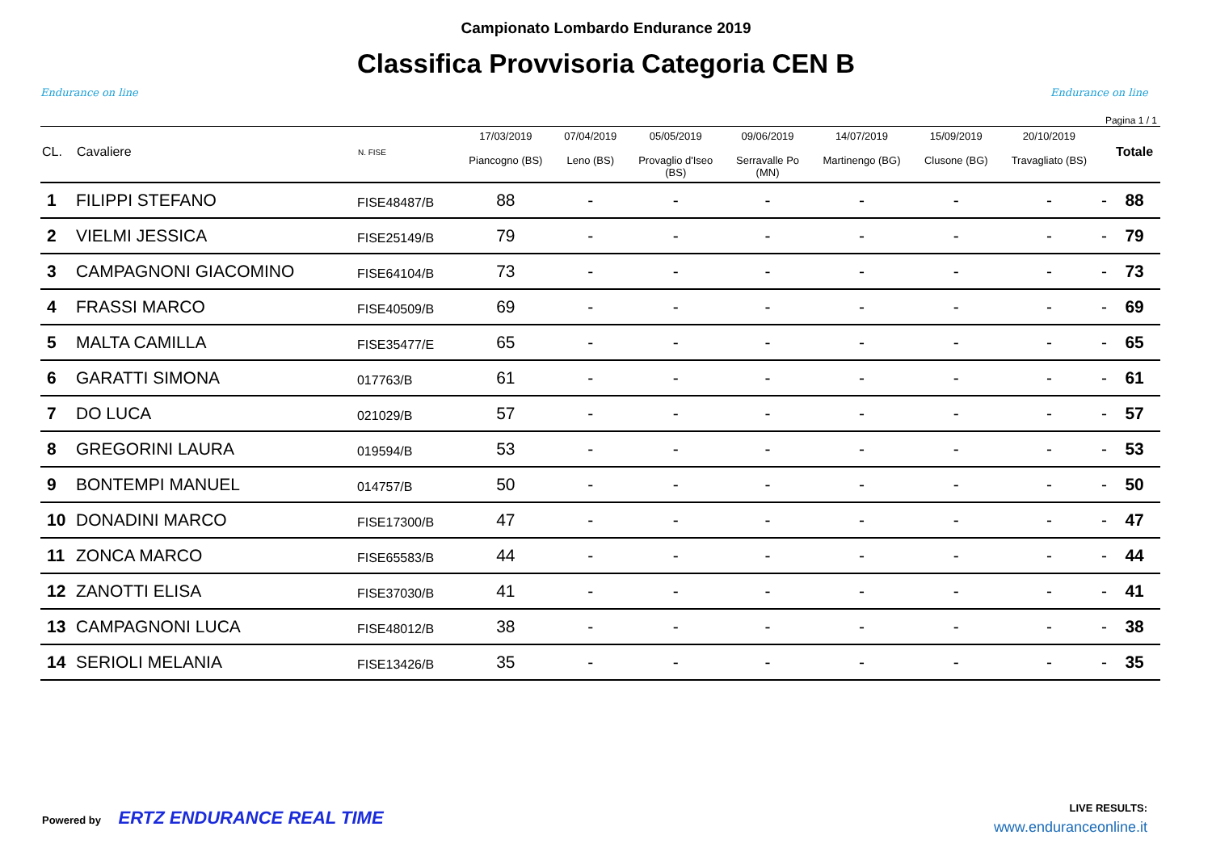Endurance on line
Campionato Lombardo Endurance 2019
Classifica Provvisoria Categoria CEN B
Endurance on line
Pagina 1 / 1
| CL. | Cavaliere | N. FISE | 17/03/2019 Piancogno (BS) | 07/04/2019 Leno (BS) | 05/05/2019 Provaglio d'Iseo (BS) | 09/06/2019 Serravalle Po (MN) | 14/07/2019 Martinengo (BG) | 15/09/2019 Clusone (BG) | 20/10/2019 Travagliato (BS) | | Totale |
| --- | --- | --- | --- | --- | --- | --- | --- | --- | --- | --- | --- |
| 1 | FILIPPI STEFANO | FISE48487/B | 88 | - | - | - | - | - | - | - | 88 |
| 2 | VIELMI JESSICA | FISE25149/B | 79 | - | - | - | - | - | - | - | 79 |
| 3 | CAMPAGNONI GIACOMINO | FISE64104/B | 73 | - | - | - | - | - | - | - | 73 |
| 4 | FRASSI MARCO | FISE40509/B | 69 | - | - | - | - | - | - | - | 69 |
| 5 | MALTA CAMILLA | FISE35477/E | 65 | - | - | - | - | - | - | - | 65 |
| 6 | GARATTI SIMONA | 017763/B | 61 | - | - | - | - | - | - | - | 61 |
| 7 | DO LUCA | 021029/B | 57 | - | - | - | - | - | - | - | 57 |
| 8 | GREGORINI LAURA | 019594/B | 53 | - | - | - | - | - | - | - | 53 |
| 9 | BONTEMPI MANUEL | 014757/B | 50 | - | - | - | - | - | - | - | 50 |
| 10 | DONADINI MARCO | FISE17300/B | 47 | - | - | - | - | - | - | - | 47 |
| 11 | ZONCA MARCO | FISE65583/B | 44 | - | - | - | - | - | - | - | 44 |
| 12 | ZANOTTI ELISA | FISE37030/B | 41 | - | - | - | - | - | - | - | 41 |
| 13 | CAMPAGNONI LUCA | FISE48012/B | 38 | - | - | - | - | - | - | - | 38 |
| 14 | SERIOLI MELANIA | FISE13426/B | 35 | - | - | - | - | - | - | - | 35 |
Powered by ERTZ ENDURANCE REAL TIME
LIVE RESULTS:
www.enduranceonline.it